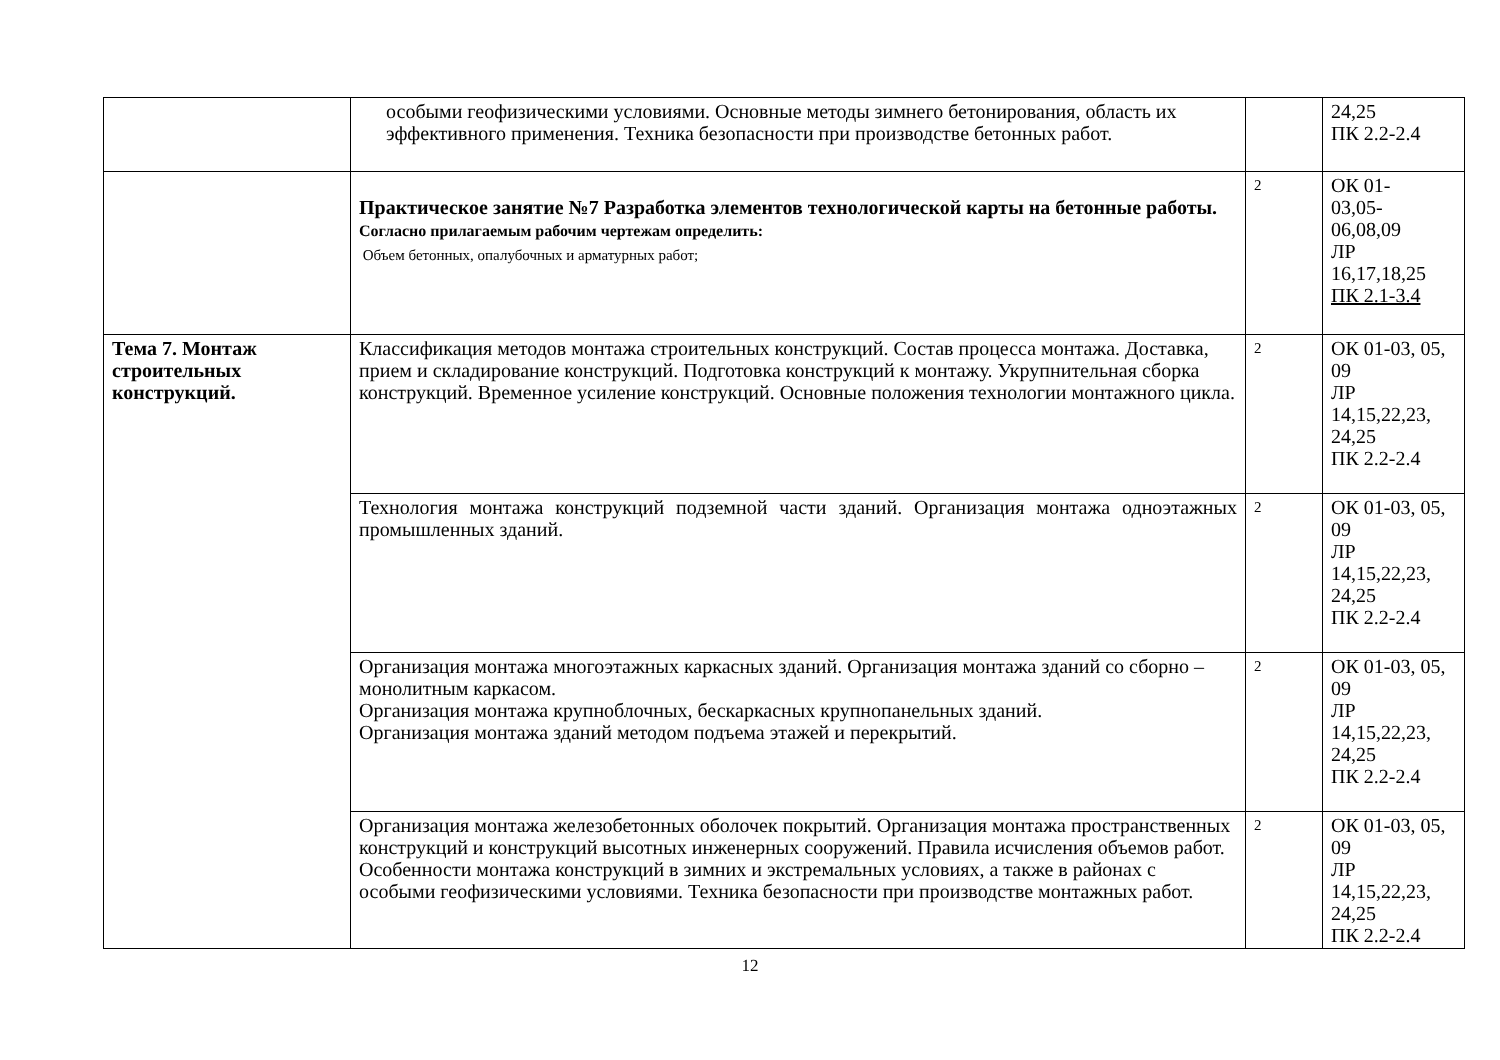| | особыми геофизическими условиями. Основные методы зимнего бетонирования, область их эффективного применения. Техника безопасности при производстве бетонных работ. | | 24,25 ПК 2.2-2.4 |
| | Практическое занятие №7 Разработка элементов технологической карты на бетонные работы. Согласно прилагаемым рабочим чертежам определить: Объем бетонных, опалубочных и арматурных работ; | 2 | ОК 01- 03,05- 06,08,09 ЛР 16,17,18,25 ПК 2.1-3.4 |
| Тема 7. Монтаж строительных конструкций. | Классификация методов монтажа строительных конструкций. Состав процесса монтажа. Доставка, прием и складирование конструкций. Подготовка конструкций к монтажу. Укрупнительная сборка конструкций. Временное усиление конструкций. Основные положения технологии монтажного цикла. | 2 | ОК 01-03, 05, 09 ЛР 14,15,22,23, 24,25 ПК 2.2-2.4 |
| | Технология монтажа конструкций подземной части зданий. Организация монтажа одноэтажных промышленных зданий. | 2 | ОК 01-03, 05, 09 ЛР 14,15,22,23, 24,25 ПК 2.2-2.4 |
| | Организация монтажа многоэтажных каркасных зданий. Организация монтажа зданий со сборно – монолитным каркасом. Организация монтажа крупноблочных, бескаркасных крупнопанельных зданий. Организация монтажа зданий методом подъема этажей и перекрытий. | 2 | ОК 01-03, 05, 09 ЛР 14,15,22,23, 24,25 ПК 2.2-2.4 |
| | Организация монтажа железобетонных оболочек покрытий. Организация монтажа пространственных конструкций и конструкций высотных инженерных сооружений. Правила исчисления объемов работ. Особенности монтажа конструкций в зимних и экстремальных условиях, а также в районах с особыми геофизическими условиями. Техника безопасности при производстве монтажных работ. | 2 | ОК 01-03, 05, 09 ЛР 14,15,22,23, 24,25 ПК 2.2-2.4 |
12